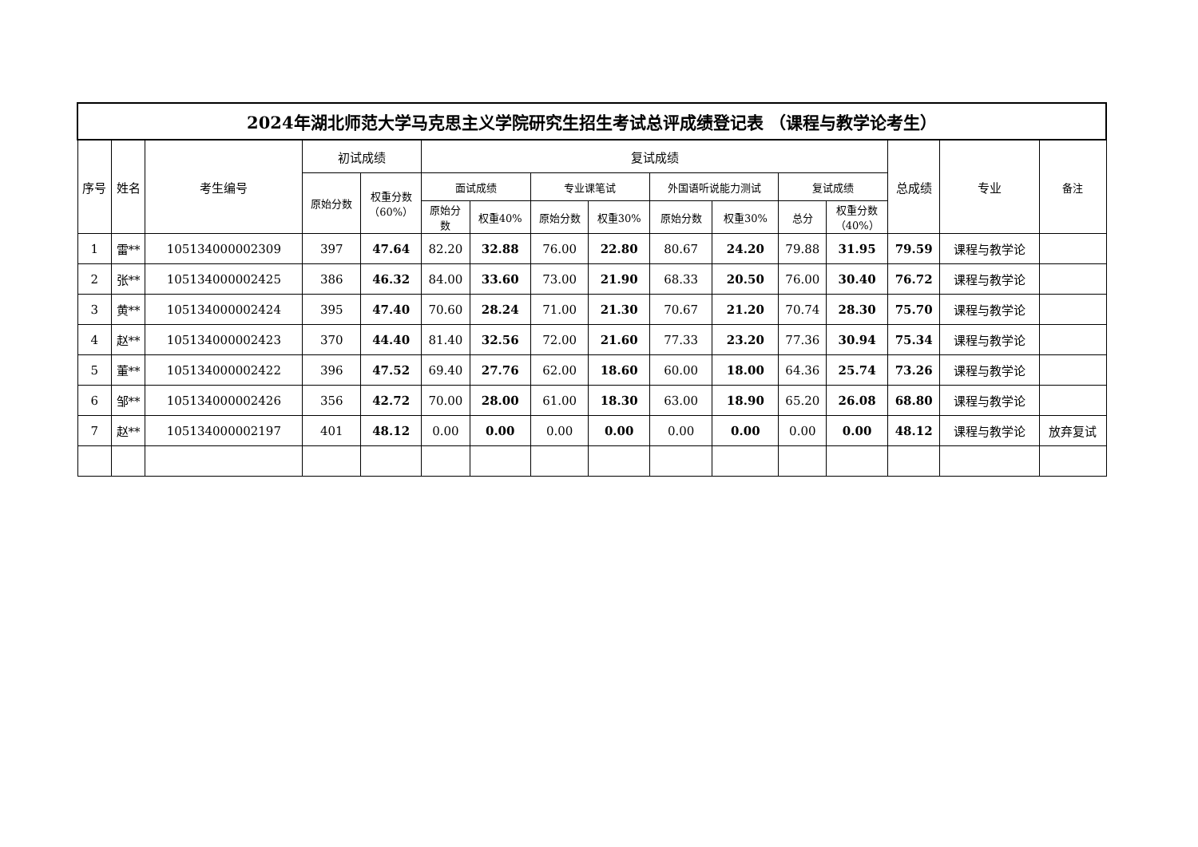| 2024年湖北师范大学马克思主义学院研究生招生考试总评成绩登记表 （课程与教学论考生） | | | | | | | | | | | | | | | |
| --- | --- | --- | --- | --- | --- | --- | --- | --- | --- | --- | --- | --- | --- | --- | --- |
| 序号 | 姓名 | 考生编号 | 初试成绩 | | 复试成绩 | | | | | | | | 总成绩 | 专业 | 备注 |
| | | | 原始分数 | 权重分数 （60%） | 面试成绩 | | 专业课笔试 | | 外国语听说能力测试 | | 复试成绩 | | | | |
| | | | | | 原始分 数 | 权重40% | 原始分数 | 权重30% | 原始分数 | 权重30% | 总分 | 权重分数 （40%） | | | |
| 1 | 雷** | 105134000002309 | 397 | 47.64 | 82.20 | 32.88 | 76.00 | 22.80 | 80.67 | 24.20 | 79.88 | 31.95 | 79.59 | 课程与教学论 | |
| 2 | 张** | 105134000002425 | 386 | 46.32 | 84.00 | 33.60 | 73.00 | 21.90 | 68.33 | 20.50 | 76.00 | 30.40 | 76.72 | 课程与教学论 | |
| 3 | 黄** | 105134000002424 | 395 | 47.40 | 70.60 | 28.24 | 71.00 | 21.30 | 70.67 | 21.20 | 70.74 | 28.30 | 75.70 | 课程与教学论 | |
| 4 | 赵** | 105134000002423 | 370 | 44.40 | 81.40 | 32.56 | 72.00 | 21.60 | 77.33 | 23.20 | 77.36 | 30.94 | 75.34 | 课程与教学论 | |
| 5 | 董** | 105134000002422 | 396 | 47.52 | 69.40 | 27.76 | 62.00 | 18.60 | 60.00 | 18.00 | 64.36 | 25.74 | 73.26 | 课程与教学论 | |
| 6 | 邹** | 105134000002426 | 356 | 42.72 | 70.00 | 28.00 | 61.00 | 18.30 | 63.00 | 18.90 | 65.20 | 26.08 | 68.80 | 课程与教学论 | |
| 7 | 赵** | 105134000002197 | 401 | 48.12 | 0.00 | 0.00 | 0.00 | 0.00 | 0.00 | 0.00 | 0.00 | 0.00 | 48.12 | 课程与教学论 | 放弃复试 |